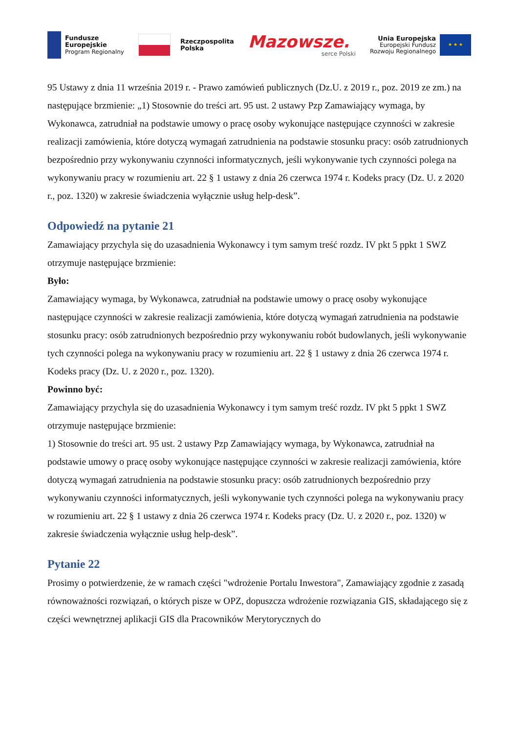Fundusze
Europejskie
Program Regionalny
Rzeczpospolita
Polska
Mazowsze.
serce Polski
Unia Europejska
Europejski Fundusz
Rozwoju Regionalnego
★ ★ ★
95 Ustawy z dnia 11 września 2019 r. - Prawo zamówień publicznych (Dz.U. z 2019 r., poz. 2019 ze zm.) na następujące brzmienie: „1) Stosownie do treści art. 95 ust. 2 ustawy Pzp Zamawiający wymaga, by Wykonawca, zatrudniał na podstawie umowy o pracę osoby wykonujące następujące czynności w zakresie realizacji zamówienia, które dotyczą wymagań zatrudnienia na podstawie stosunku pracy: osób zatrudnionych bezpośrednio przy wykonywaniu czynności informatycznych, jeśli wykonywanie tych czynności polega na wykonywaniu pracy w rozumieniu art. 22 § 1 ustawy z dnia 26 czerwca 1974 r. Kodeks pracy (Dz. U. z 2020 r., poz. 1320) w zakresie świadczenia wyłącznie usług help-desk”.
Odpowiedź na pytanie 21
Zamawiający przychyla się do uzasadnienia Wykonawcy i tym samym treść rozdz. IV pkt 5 ppkt 1 SWZ otrzymuje następujące brzmienie:
Było:
Zamawiający wymaga, by Wykonawca, zatrudniał na podstawie umowy o pracę osoby wykonujące następujące czynności w zakresie realizacji zamówienia, które dotyczą wymagań zatrudnienia na podstawie stosunku pracy: osób zatrudnionych bezpośrednio przy wykonywaniu robót budowlanych, jeśli wykonywanie tych czynności polega na wykonywaniu pracy w rozumieniu art. 22 § 1 ustawy z dnia 26 czerwca 1974 r. Kodeks pracy (Dz. U. z 2020 r., poz. 1320).
Powinno być:
Zamawiający przychyla się do uzasadnienia Wykonawcy i tym samym treść rozdz. IV pkt 5 ppkt 1 SWZ otrzymuje następujące brzmienie:
1) Stosownie do treści art. 95 ust. 2 ustawy Pzp Zamawiający wymaga, by Wykonawca, zatrudniał na podstawie umowy o pracę osoby wykonujące następujące czynności w zakresie realizacji zamówienia, które dotyczą wymagań zatrudnienia na podstawie stosunku pracy: osób zatrudnionych bezpośrednio przy wykonywaniu czynności informatycznych, jeśli wykonywanie tych czynności polega na wykonywaniu pracy w rozumieniu art. 22 § 1 ustawy z dnia 26 czerwca 1974 r. Kodeks pracy (Dz. U. z 2020 r., poz. 1320) w zakresie świadczenia wyłącznie usług help-desk”.
Pytanie 22
Prosimy o potwierdzenie, że w ramach części "wdrożenie Portalu Inwestora", Zamawiający zgodnie z zasadą równoważności rozwiązań, o których pisze w OPZ, dopuszcza wdrożenie rozwiązania GIS, składającego się z części wewnętrznej aplikacji GIS dla Pracowników Merytorycznych do